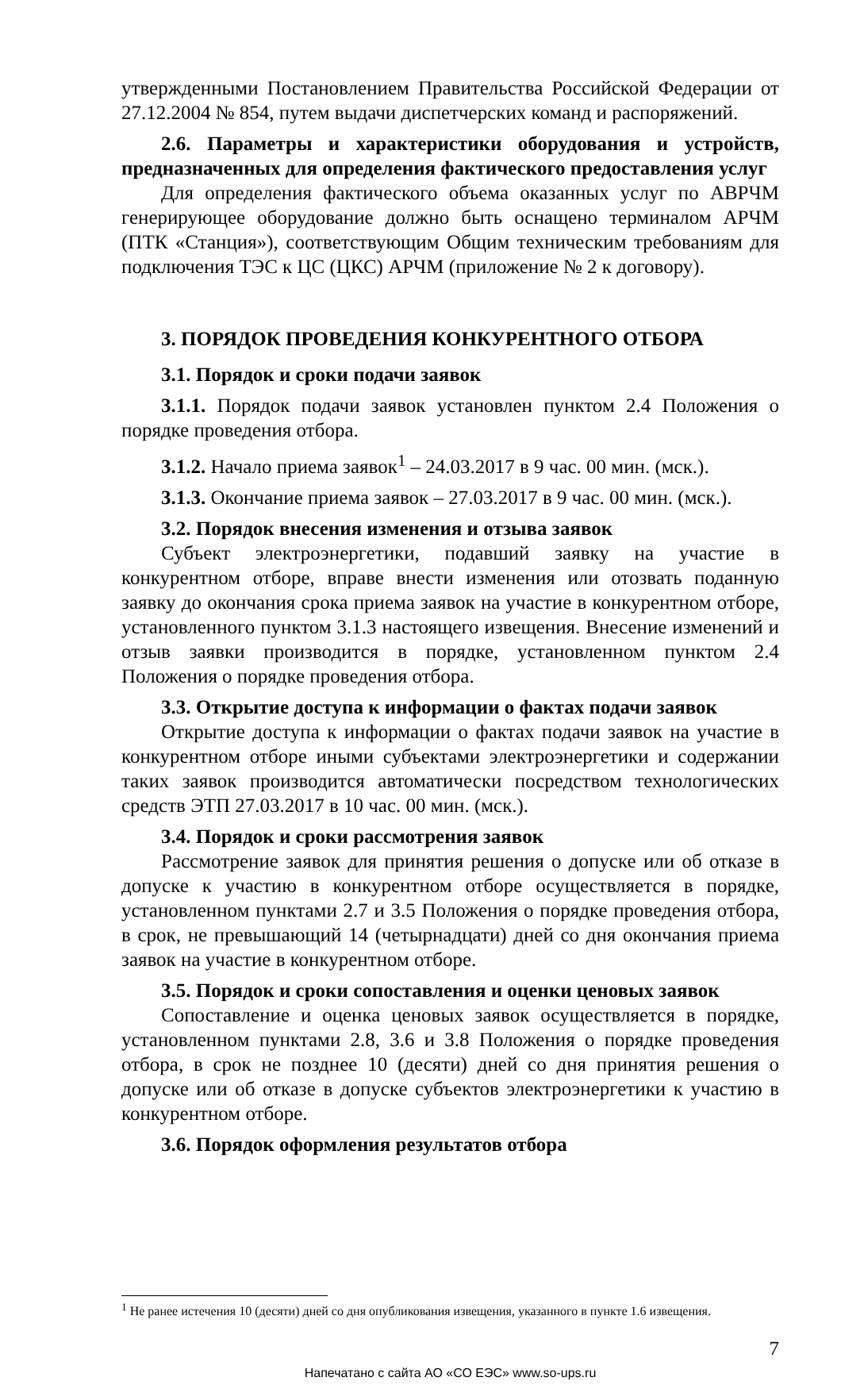утвержденными Постановлением Правительства Российской Федерации от 27.12.2004 № 854, путем выдачи диспетчерских команд и распоряжений.
2.6. Параметры и характеристики оборудования и устройств, предназначенных для определения фактического предоставления услуг
Для определения фактического объема оказанных услуг по АВРЧМ генерирующее оборудование должно быть оснащено терминалом АРЧМ (ПТК «Станция»), соответствующим Общим техническим требованиям для подключения ТЭС к ЦС (ЦКС) АРЧМ (приложение № 2 к договору).
3. ПОРЯДОК ПРОВЕДЕНИЯ КОНКУРЕНТНОГО ОТБОРА
3.1. Порядок и сроки подачи заявок
3.1.1. Порядок подачи заявок установлен пунктом 2.4 Положения о порядке проведения отбора.
3.1.2. Начало приема заявок<sup>1</sup> – 24.03.2017 в 9 час. 00 мин. (мск.).
3.1.3. Окончание приема заявок – 27.03.2017 в 9 час. 00 мин. (мск.).
3.2. Порядок внесения изменения и отзыва заявок
Субъект электроэнергетики, подавший заявку на участие в конкурентном отборе, вправе внести изменения или отозвать поданную заявку до окончания срока приема заявок на участие в конкурентном отборе, установленного пунктом 3.1.3 настоящего извещения. Внесение изменений и отзыв заявки производится в порядке, установленном пунктом 2.4 Положения о порядке проведения отбора.
3.3. Открытие доступа к информации о фактах подачи заявок
Открытие доступа к информации о фактах подачи заявок на участие в конкурентном отборе иными субъектами электроэнергетики и содержании таких заявок производится автоматически посредством технологических средств ЭТП 27.03.2017 в 10 час. 00 мин. (мск.).
3.4. Порядок и сроки рассмотрения заявок
Рассмотрение заявок для принятия решения о допуске или об отказе в допуске к участию в конкурентном отборе осуществляется в порядке, установленном пунктами 2.7 и 3.5 Положения о порядке проведения отбора, в срок, не превышающий 14 (четырнадцати) дней со дня окончания приема заявок на участие в конкурентном отборе.
3.5. Порядок и сроки сопоставления и оценки ценовых заявок
Сопоставление и оценка ценовых заявок осуществляется в порядке, установленном пунктами 2.8, 3.6 и 3.8 Положения о порядке проведения отбора, в срок не позднее 10 (десяти) дней со дня принятия решения о допуске или об отказе в допуске субъектов электроэнергетики к участию в конкурентном отборе.
3.6. Порядок оформления результатов отбора
<sup>1</sup> Не ранее истечения 10 (десяти) дней со дня опубликования извещения, указанного в пункте 1.6 извещения.
7
Напечатано с сайта АО «СО ЕЭС» www.so-ups.ru